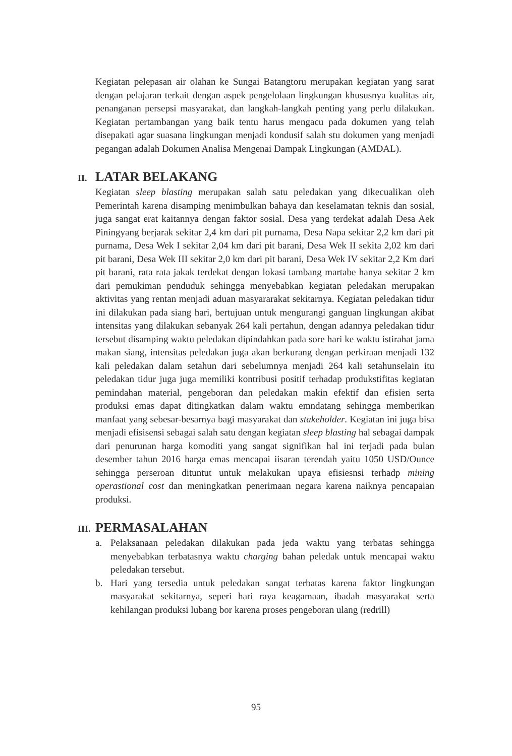Kegiatan pelepasan air olahan ke Sungai Batangtoru merupakan kegiatan yang sarat dengan pelajaran terkait dengan aspek pengelolaan lingkungan khususnya kualitas air, penanganan persepsi masyarakat, dan langkah-langkah penting yang perlu dilakukan. Kegiatan pertambangan yang baik tentu harus mengacu pada dokumen yang telah disepakati agar suasana lingkungan menjadi kondusif salah stu dokumen yang menjadi pegangan adalah Dokumen Analisa Mengenai Dampak Lingkungan (AMDAL).
II. LATAR BELAKANG
Kegiatan sleep blasting merupakan salah satu peledakan yang dikecualikan oleh Pemerintah karena disamping menimbulkan bahaya dan keselamatan teknis dan sosial, juga sangat erat kaitannya dengan faktor sosial. Desa yang terdekat adalah Desa Aek Piningyang berjarak sekitar 2,4 km dari pit purnama, Desa Napa sekitar 2,2 km dari pit purnama, Desa Wek I sekitar 2,04 km dari pit barani, Desa Wek II sekita 2,02 km dari pit barani, Desa Wek III sekitar 2,0 km dari pit barani, Desa Wek IV sekitar 2,2 Km dari pit barani, rata rata jakak terdekat dengan lokasi tambang martabe hanya sekitar 2 km dari pemukiman penduduk sehingga menyebabkan kegiatan peledakan merupakan aktivitas yang rentan menjadi aduan masyararakat sekitarnya. Kegiatan peledakan tidur ini dilakukan pada siang hari, bertujuan untuk mengurangi ganguan lingkungan akibat intensitas yang dilakukan sebanyak 264 kali pertahun, dengan adannya peledakan tidur tersebut disamping waktu peledakan dipindahkan pada sore hari ke waktu istirahat jama makan siang, intensitas peledakan juga akan berkurang dengan perkiraan menjadi 132 kali peledakan dalam setahun dari sebelumnya menjadi 264 kali setahunselain itu peledakan tidur juga juga memiliki kontribusi positif terhadap produkstifitas kegiatan pemindahan material, pengeboran dan peledakan makin efektif dan efisien serta produksi emas dapat ditingkatkan dalam waktu emndatang sehingga memberikan manfaat yang sebesar-besarnya bagi masyarakat dan stakeholder. Kegiatan ini juga bisa menjadi efisisensi sebagai salah satu dengan kegiatan sleep blasting hal sebagai dampak dari penurunan harga komoditi yang sangat signifikan hal ini terjadi pada bulan desember tahun 2016 harga emas mencapai iisaran terendah yaitu 1050 USD/Ounce sehingga perseroan dituntut untuk melakukan upaya efisiesnsi terhadp mining operastional cost dan meningkatkan penerimaan negara karena naiknya pencapaian produksi.
III. PERMASALAHAN
a. Pelaksanaan peledakan dilakukan pada jeda waktu yang terbatas sehingga menyebabkan terbatasnya waktu charging bahan peledak untuk mencapai waktu peledakan tersebut.
b. Hari yang tersedia untuk peledakan sangat terbatas karena faktor lingkungan masyarakat sekitarnya, seperi hari raya keagamaan, ibadah masyarakat serta kehilangan produksi lubang bor karena proses pengeboran ulang (redrill)
95